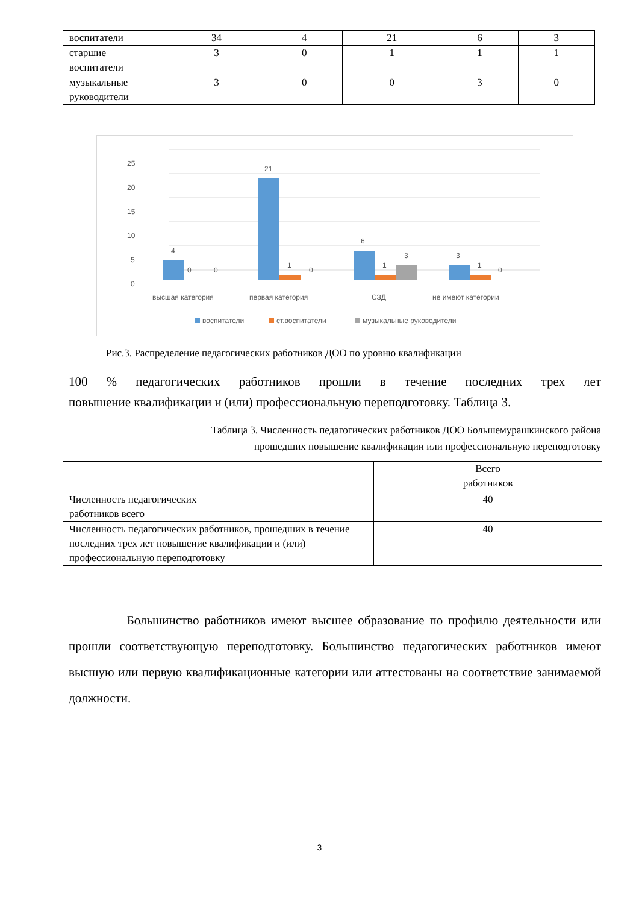| воспитатели | 34 | 4 | 21 | 6 | 3 |
| старшие воспитатели | 3 | 0 | 1 | 1 | 1 |
| музыкальные руководители | 3 | 0 | 0 | 3 | 0 |
25
20
15
10
5
0
4
0
0
21
1
0
6
1
3
3
1
0
высшая категория
первая категория
СЗД
не имеют категории
воспитатели
ст.воспитатели
музыкальные руководители
Рис.3. Распределение педагогических работников ДОО по уровню квалификации
100 % педагогических работников прошли в течение последних трех лет
повышение квалификации и (или) профессиональную переподготовку. Таблица 3.
Таблица 3. Численность педагогических работников ДОО Большемурашкинского района
прошедших повышение квалификации или профессиональную переподготовку
| | Всего работников |
| Численность педагогических работников всего | 40 |
| Численность педагогических работников, прошедших в течение последних трех лет повышение квалификации и (или) профессиональную переподготовку | 40 |
Большинство работников имеют высшее образование по профилю деятельности или прошли соответствующую переподготовку. Большинство педагогических работников имеют высшую или первую квалификационные категории или аттестованы на соответствие занимаемой должности.
3